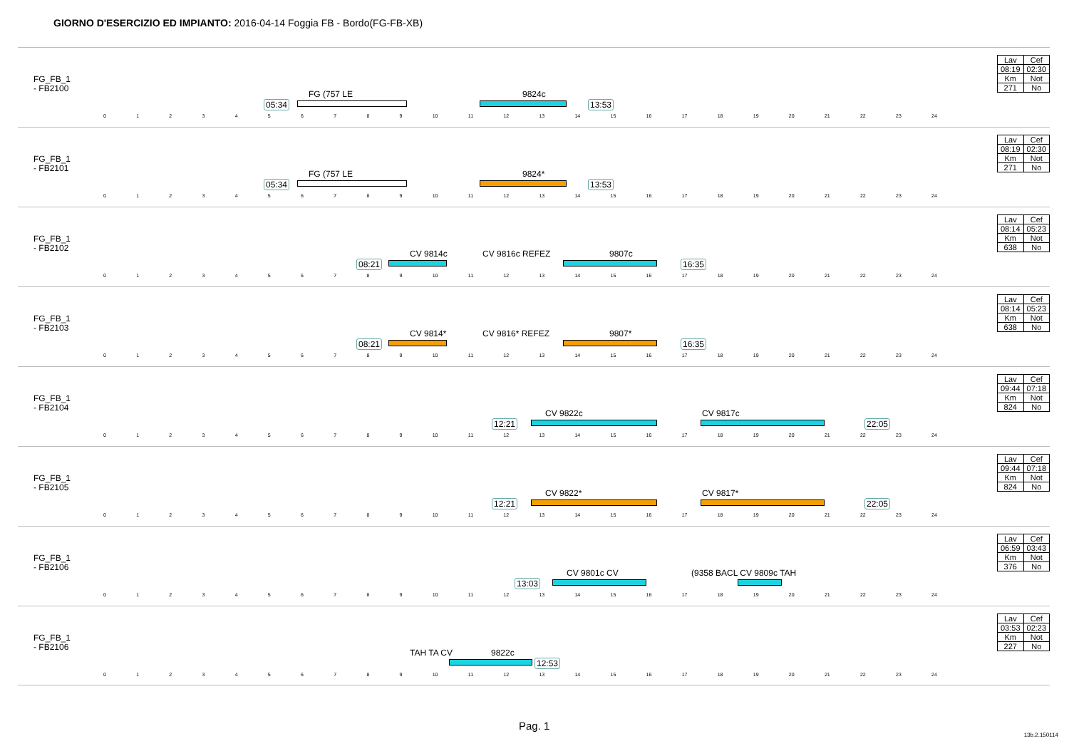GIORNO D'ESERCIZIO ED IMPIANTO: 2016-04-14 Foggia FB - Bordo(FG-FB-XB)
FG_FB_1
- FB2100
05:34
FG (757 LE 9824c
13:53
0123456789 10 11 12 13 14 15 16 17 18 19 20 21 22 23 24
| Lav | Cef |
| 08:19 | 02:30 |
| Km | Not |
| 271 | No |
FG_FB_1
- FB2101
05:34
FG (757 LE 9824*
13:53
0123456789 10 11 12 13 14 15 16 17 18 19 20 21 22 23 24
| Lav | Cef |
| 08:19 | 02:30 |
| Km | Not |
| 271 | No |
FG_FB_1
- FB2102
08:21
CV 9814c CV 9816c REFEZ 9807c
16:35
0123456789 10 11 12 13 14 15 16 17 18 19 20 21 22 23 24
| Lav | Cef |
| 08:14 | 05:23 |
| Km | Not |
| 638 | No |
FG_FB_1
- FB2103
08:21
CV 9814* CV 9816* REFEZ 9807*
16:35
0123456789 10 11 12 13 14 15 16 17 18 19 20 21 22 23 24
| Lav | Cef |
| 08:14 | 05:23 |
| Km | Not |
| 638 | No |
FG_FB_1
- FB2104
12:21
CV 9822c CV 9817c
22:05
0123456789 10 11 12 13 14 15 16 17 18 19 20 21 22 23 24
| Lav | Cef |
| 09:44 | 07:18 |
| Km | Not |
| 824 | No |
FG_FB_1
- FB2105
12:21
CV 9822* CV 9817*
22:05
0123456789 10 11 12 13 14 15 16 17 18 19 20 21 22 23 24
| Lav | Cef |
| 09:44 | 07:18 |
| Km | Not |
| 824 | No |
FG_FB_1
- FB2106
13:03
CV 9801c CV (9358 BACL CV 9809c TAH
0123456789 10 11 12 13 14 15 16 17 18 19 20 21 22 23 24
| Lav | Cef |
| 06:59 | 03:43 |
| Km | Not |
| 376 | No |
FG_FB_1
- FB2106
TAH TA CV 9822c
12:53
0123456789 10 11 12 13 14 15 16 17 18 19 20 21 22 23 24
| Lav | Cef |
| 03:53 | 02:23 |
| Km | Not |
| 227 | No |
Pag. 1
13b.2.150114